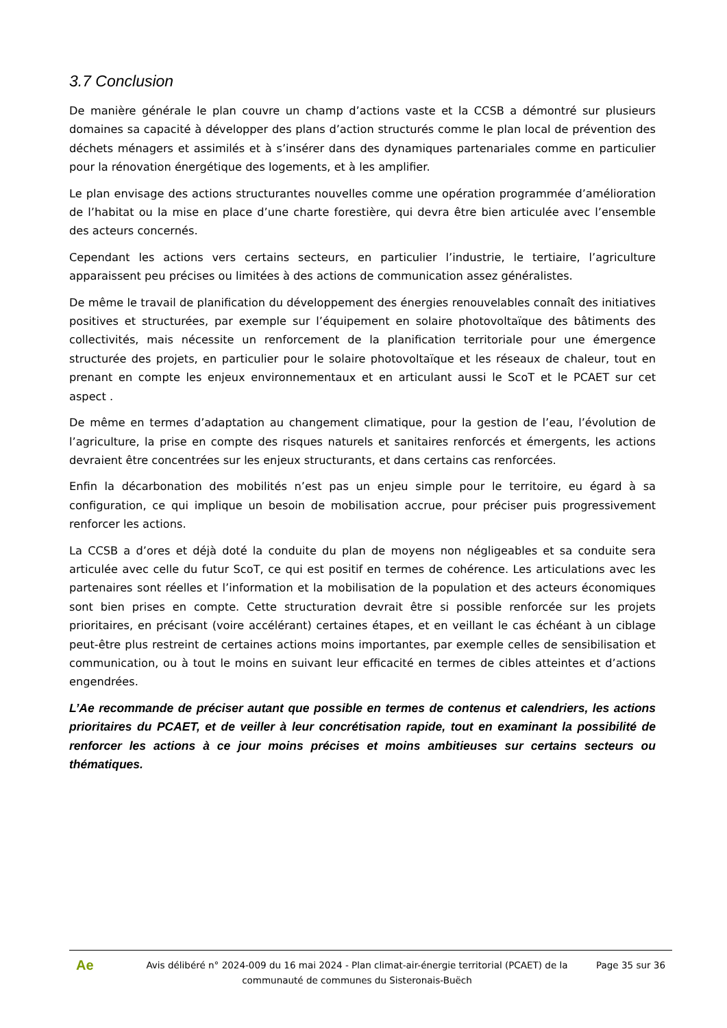3.7 Conclusion
De manière générale le plan couvre un champ d’actions vaste et la CCSB a démontré sur plusieurs domaines sa capacité à développer des plans d’action structurés comme le plan local de prévention des déchets ménagers et assimilés et à s’insérer dans des dynamiques partenariales comme en particulier pour la rénovation énergétique des logements, et à les amplifier.
Le plan envisage des actions structurantes nouvelles comme une opération programmée d’amélioration de l’habitat ou la mise en place d’une charte forestière, qui devra être bien articulée avec l’ensemble des acteurs concernés.
Cependant les actions vers certains secteurs, en particulier l’industrie, le tertiaire, l’agriculture apparaissent peu précises ou limitées à des actions de communication assez généralistes.
De même le travail de planification du développement des énergies renouvelables connaît des initiatives positives et structurées, par exemple sur l’équipement en solaire photovoltaïque des bâtiments des collectivités, mais nécessite un renforcement de la planification territoriale pour une émergence structurée des projets, en particulier pour le solaire photovoltaïque et les réseaux de chaleur, tout en prenant en compte les enjeux environnementaux et en articulant aussi le ScoT et le PCAET sur cet aspect .
De même en termes d’adaptation au changement climatique, pour la gestion de l’eau, l’évolution de l’agriculture, la prise en compte des risques naturels et sanitaires renforcés et émergents, les actions devraient être concentrées sur les enjeux structurants, et dans certains cas renforcées.
Enfin la décarbonation des mobilités n’est pas un enjeu simple pour le territoire, eu égard à sa configuration, ce qui implique un besoin de mobilisation accrue, pour préciser puis progressivement renforcer les actions.
La CCSB a d’ores et déjà doté la conduite du plan de moyens non négligeables et sa conduite sera articulée avec celle du futur ScoT, ce qui est positif en termes de cohérence. Les articulations avec les partenaires sont réelles et l’information et la mobilisation de la population et des acteurs économiques sont bien prises en compte. Cette structuration devrait être si possible renforcée sur les projets prioritaires, en précisant (voire accélérant) certaines étapes, et en veillant le cas échéant à un ciblage peut-être plus restreint de certaines actions moins importantes, par exemple celles de sensibilisation et communication, ou à tout le moins en suivant leur efficacité en termes de cibles atteintes et d’actions engendrées.
L’Ae recommande de préciser autant que possible en termes de contenus et calendriers, les actions prioritaires du PCAET, et de veiller à leur concrétisation rapide, tout en examinant la possibilité de renforcer les actions à ce jour moins précises et moins ambitieuses sur certains secteurs ou thématiques.
Ae
Avis délibéré n° 2024-009 du 16 mai 2024 - Plan climat-air-énergie territorial (PCAET) de la communauté de communes du Sisteronais-Buëch
Page 35 sur 36